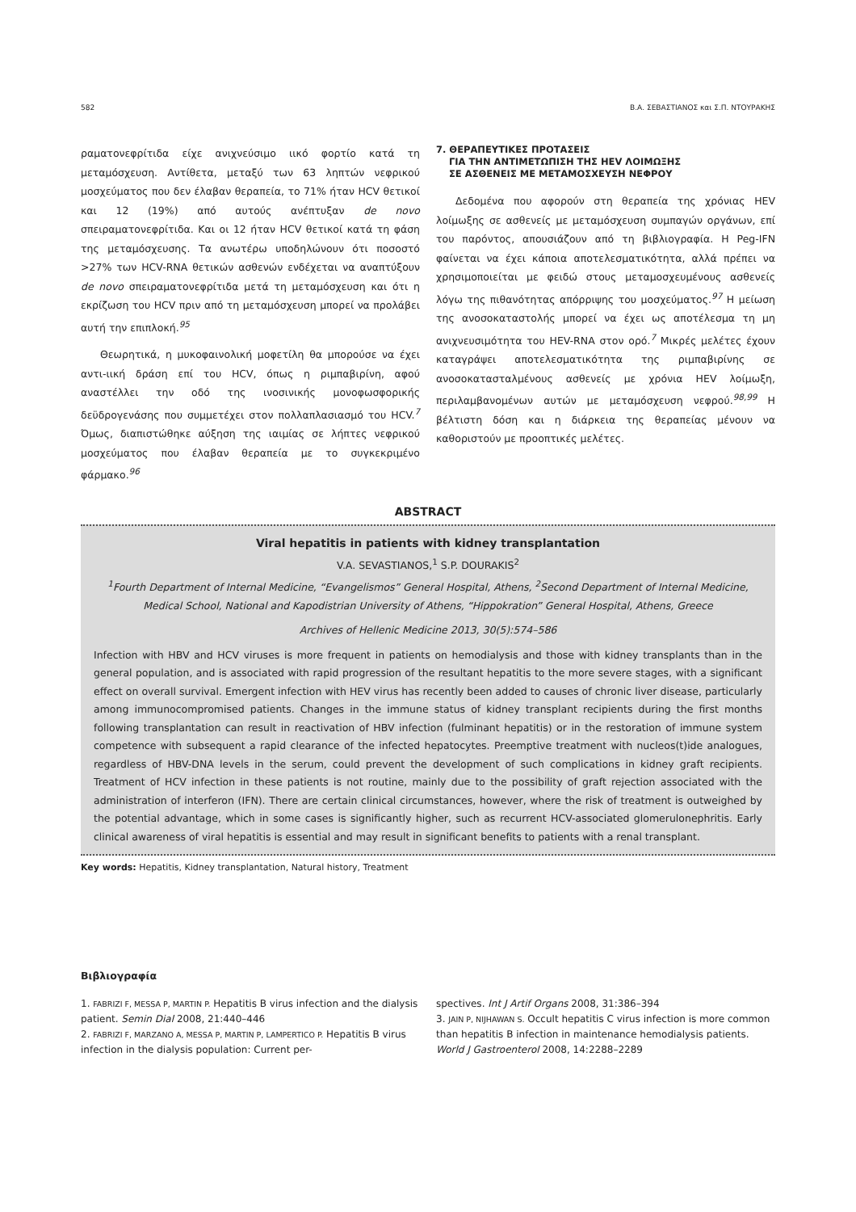582 Β.Α. ΣΕΒΑΣΤΙΑΝΟΣ και Σ.Π. ΝΤΟΥΡΑΚΗΣ
ραματονεφρίτιδα είχε ανιχνεύσιμο ιικό φορτίο κατά τη μεταμόσχευση. Αντίθετα, μεταξύ των 63 ληπτών νεφρικού μοσχεύματος που δεν έλαβαν θεραπεία, το 71% ήταν HCV θετικοί και 12 (19%) από αυτούς ανέπτυξαν de novo σπειραματονεφρίτιδα. Και οι 12 ήταν HCV θετικοί κατά τη φάση της μεταμόσχευσης. Τα ανωτέρω υποδηλώνουν ότι ποσοστό >27% των HCV-RNA θετικών ασθενών ενδέχεται να αναπτύξουν de novo σπειραματονεφρίτιδα μετά τη μεταμόσχευση και ότι η εκρίζωση του HCV πριν από τη μεταμόσχευση μπορεί να προλάβει αυτή την επιπλοκή.<sup>95</sup>
Θεωρητικά, η μυκοφαινολική μοφετίλη θα μπορούσε να έχει αντι-ιική δράση επί του HCV, όπως η ριμπαβιρίνη, αφού αναστέλλει την οδό της ινοσινικής μονοφωσφορικής δεϋδρογενάσης που συμμετέχει στον πολλαπλασιασμό του HCV.<sup>7</sup> Όμως, διαπιστώθηκε αύξηση της ιαιμίας σε λήπτες νεφρικού μοσχεύματος που έλαβαν θεραπεία με το συγκεκριμένο φάρμακο.<sup>96</sup>
7. ΘΕΡΑΠΕΥΤΙΚΕΣ ΠΡΟΤΑΣΕΙΣ
ΓΙΑ ΤΗΝ ΑΝΤΙΜΕΤΩΠΙΣΗ ΤΗΣ HEV ΛΟΙΜΩΞΗΣ
ΣΕ ΑΣΘΕΝΕΙΣ ΜΕ ΜΕΤΑΜΟΣΧΕΥΣΗ ΝΕΦΡΟΥ
Δεδομένα που αφορούν στη θεραπεία της χρόνιας HEV λοίμωξης σε ασθενείς με μεταμόσχευση συμπαγών οργάνων, επί του παρόντος, απουσιάζουν από τη βιβλιογραφία. Η Peg-IFN φαίνεται να έχει κάποια αποτελεσματικότητα, αλλά πρέπει να χρησιμοποιείται με φειδώ στους μεταμοσχευμένους ασθενείς λόγω της πιθανότητας απόρριψης του μοσχεύματος.<sup>97</sup> Η μείωση της ανοσοκαταστολής μπορεί να έχει ως αποτέλεσμα τη μη ανιχνευσιμότητα του HEV-RNA στον ορό.<sup>7</sup> Μικρές μελέτες έχουν καταγράψει αποτελεσματικότητα της ριμπαβιρίνης σε ανοσοκατασταλμένους ασθενείς με χρόνια HEV λοίμωξη, περιλαμβανομένων αυτών με μεταμόσχευση νεφρού.<sup>98,99</sup> Η βέλτιστη δόση και η διάρκεια της θεραπείας μένουν να καθοριστούν με προοπτικές μελέτες.
ABSTRACT
Viral hepatitis in patients with kidney transplantation
V.A. SEVASTIANOS,<sup>1</sup> S.P. DOURAKIS<sup>2</sup>
<sup>1</sup> Fourth Department of Internal Medicine, “Evangelismos” General Hospital, Athens, <sup>2</sup>Second Department of Internal Medicine, Medical School, National and Kapodistrian University of Athens, “Hippokration” General Hospital, Athens, Greece
Archives of Hellenic Medicine 2013, 30(5):574–586
Infection with HBV and HCV viruses is more frequent in patients on hemodialysis and those with kidney transplants than in the general population, and is associated with rapid progression of the resultant hepatitis to the more severe stages, with a significant effect on overall survival. Emergent infection with HEV virus has recently been added to causes of chronic liver disease, particularly among immunocompromised patients. Changes in the immune status of kidney transplant recipients during the first months following transplantation can result in reactivation of HBV infection (fulminant hepatitis) or in the restoration of immune system competence with subsequent a rapid clearance of the infected hepatocytes. Preemptive treatment with nucleos(t)ide analogues, regardless of HBV-DNA levels in the serum, could prevent the development of such complications in kidney graft recipients. Treatment of HCV infection in these patients is not routine, mainly due to the possibility of graft rejection associated with the administration of interferon (IFN). There are certain clinical circumstances, however, where the risk of treatment is outweighed by the potential advantage, which in some cases is significantly higher, such as recurrent HCV-associated glomerulonephritis. Early clinical awareness of viral hepatitis is essential and may result in significant benefits to patients with a renal transplant.
Key words: Hepatitis, Kidney transplantation, Natural history, Treatment
Βιβλιογραφία
1. FABRIZI F, MESSA P, MARTIN P. Hepatitis B virus infection and the dialysis patient. Semin Dial 2008, 21:440–446
2. FABRIZI F, MARZANO A, MESSA P, MARTIN P, LAMPERTICO P. Hepatitis B virus infection in the dialysis population: Current per-
spectives. Int J Artif Organs 2008, 31:386–394
3. JAIN P, NIJHAWAN S. Occult hepatitis C virus infection is more common than hepatitis B infection in maintenance hemodialysis patients. World J Gastroenterol 2008, 14:2288–2289